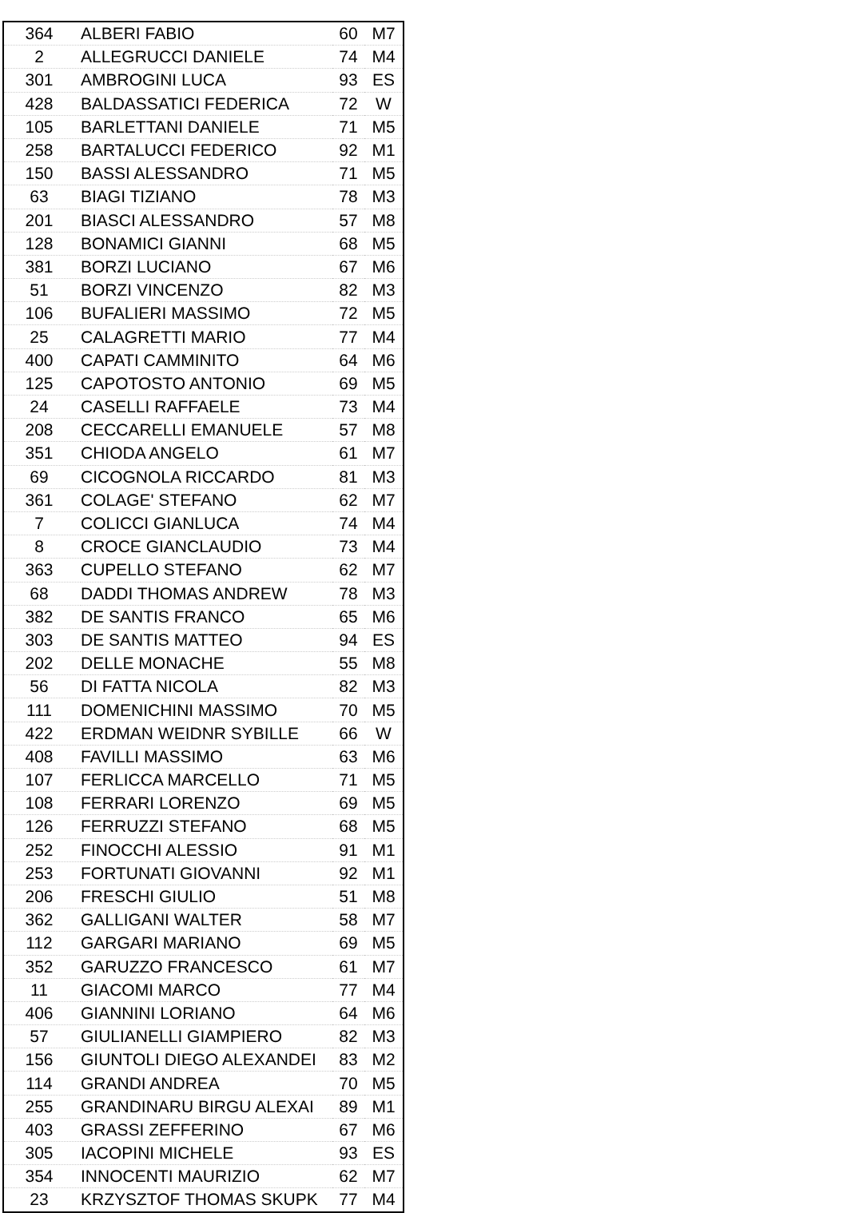| 364 | ALBERI FABIO | 60 | M7 |
| 2 | ALLEGRUCCI DANIELE | 74 | M4 |
| 301 | AMBROGINI LUCA | 93 | ES |
| 428 | BALDASSATICI FEDERICA | 72 | W |
| 105 | BARLETTANI DANIELE | 71 | M5 |
| 258 | BARTALUCCI FEDERICO | 92 | M1 |
| 150 | BASSI ALESSANDRO | 71 | M5 |
| 63 | BIAGI TIZIANO | 78 | M3 |
| 201 | BIASCI ALESSANDRO | 57 | M8 |
| 128 | BONAMICI GIANNI | 68 | M5 |
| 381 | BORZI LUCIANO | 67 | M6 |
| 51 | BORZI VINCENZO | 82 | M3 |
| 106 | BUFALIERI MASSIMO | 72 | M5 |
| 25 | CALAGRETTI MARIO | 77 | M4 |
| 400 | CAPATI CAMMINITO | 64 | M6 |
| 125 | CAPOTOSTO ANTONIO | 69 | M5 |
| 24 | CASELLI RAFFAELE | 73 | M4 |
| 208 | CECCARELLI EMANUELE | 57 | M8 |
| 351 | CHIODA ANGELO | 61 | M7 |
| 69 | CICOGNOLA RICCARDO | 81 | M3 |
| 361 | COLAGE' STEFANO | 62 | M7 |
| 7 | COLICCI GIANLUCA | 74 | M4 |
| 8 | CROCE GIANCLAUDIO | 73 | M4 |
| 363 | CUPELLO STEFANO | 62 | M7 |
| 68 | DADDI THOMAS ANDREW | 78 | M3 |
| 382 | DE SANTIS FRANCO | 65 | M6 |
| 303 | DE SANTIS MATTEO | 94 | ES |
| 202 | DELLE MONACHE | 55 | M8 |
| 56 | DI FATTA NICOLA | 82 | M3 |
| 111 | DOMENICHINI MASSIMO | 70 | M5 |
| 422 | ERDMAN WEIDNR SYBILLE | 66 | W |
| 408 | FAVILLI MASSIMO | 63 | M6 |
| 107 | FERLICCA MARCELLO | 71 | M5 |
| 108 | FERRARI LORENZO | 69 | M5 |
| 126 | FERRUZZI STEFANO | 68 | M5 |
| 252 | FINOCCHI ALESSIO | 91 | M1 |
| 253 | FORTUNATI GIOVANNI | 92 | M1 |
| 206 | FRESCHI GIULIO | 51 | M8 |
| 362 | GALLIGANI WALTER | 58 | M7 |
| 112 | GARGARI MARIANO | 69 | M5 |
| 352 | GARUZZO FRANCESCO | 61 | M7 |
| 11 | GIACOMI MARCO | 77 | M4 |
| 406 | GIANNINI LORIANO | 64 | M6 |
| 57 | GIULIANELLI GIAMPIERO | 82 | M3 |
| 156 | GIUNTOLI DIEGO ALEXANDEI | 83 | M2 |
| 114 | GRANDI ANDREA | 70 | M5 |
| 255 | GRANDINARU BIRGU ALEXAI | 89 | M1 |
| 403 | GRASSI ZEFFERINO | 67 | M6 |
| 305 | IACOPINI MICHELE | 93 | ES |
| 354 | INNOCENTI MAURIZIO | 62 | M7 |
| 23 | KRZYSZTOF THOMAS SKUPK | 77 | M4 |